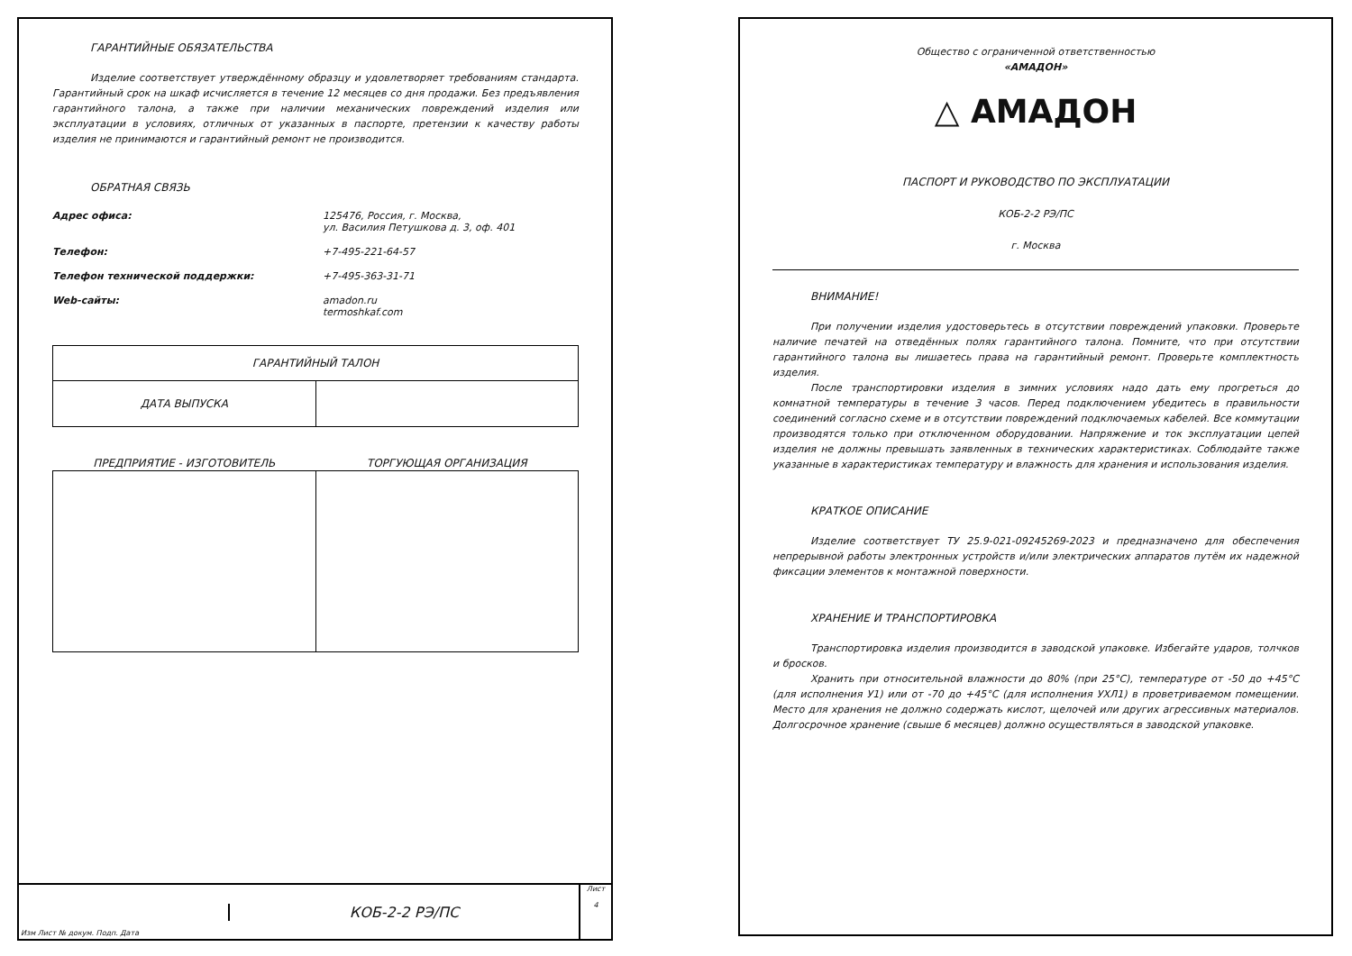ГАРАНТИЙНЫЕ ОБЯЗАТЕЛЬСТВА
Изделие соответствует утверждённому образцу и удовлетворяет требованиям стандарта. Гарантийный срок на шкаф исчисляется в течение 12 месяцев со дня продажи. Без предъявления гарантийного талона, а также при наличии механических повреждений изделия или эксплуатации в условиях, отличных от указанных в паспорте, претензии к качеству работы изделия не принимаются и гарантийный ремонт не производится.
ОБРАТНАЯ СВЯЗЬ
Адрес офиса: 125476, Россия, г. Москва,
ул. Василия Петушкова д. 3, оф. 401
Телефон: +7-495-221-64-57
Телефон технической поддержки: +7-495-363-31-71
Web-сайты: amadon.ru
termoshkaf.com
| ГАРАНТИЙНЫЙ ТАЛОН | |
| --- | --- |
| ДАТА ВЫПУСКА | |
| ПРЕДПРИЯТИЕ - ИЗГОТОВИТЕЛЬ | ТОРГУЮЩАЯ ОРГАНИЗАЦИЯ |
| --- | --- |
Изм Лист № докум. Подп. Дата КОБ-2-2 РЭ/ПС Лист
4
Общество с ограниченной ответственностью
«АМАДОН»
△ АМАДОН
ПАСПОРТ И РУКОВОДСТВО ПО ЭКСПЛУАТАЦИИ
КОБ-2-2 РЭ/ПС
г. Москва
ВНИМАНИЕ!
При получении изделия удостоверьтесь в отсутствии повреждений упаковки. Проверьте наличие печатей на отведённых полях гарантийного талона. Помните, что при отсутствии гарантийного талона вы лишаетесь права на гарантийный ремонт. Проверьте комплектность изделия.
После транспортировки изделия в зимних условиях надо дать ему прогреться до комнатной температуры в течение 3 часов. Перед подключением убедитесь в правильности соединений согласно схеме и в отсутствии повреждений подключаемых кабелей. Все коммутации производятся только при отключенном оборудовании. Напряжение и ток эксплуатации цепей изделия не должны превышать заявленных в технических характеристиках. Соблюдайте также указанные в характеристиках температуру и влажность для хранения и использования изделия.
КРАТКОЕ ОПИСАНИЕ
Изделие соответствует ТУ 25.9-021-09245269-2023 и предназначено для обеспечения непрерывной работы электронных устройств и/или электрических аппаратов путём их надежной фиксации элементов к монтажной поверхности.
ХРАНЕНИЕ И ТРАНСПОРТИРОВКА
Транспортировка изделия производится в заводской упаковке. Избегайте ударов, толчков и бросков.
Хранить при относительной влажности до 80% (при 25°С), температуре от -50 до +45°С (для исполнения У1) или от -70 до +45°С (для исполнения УХЛ1) в проветриваемом помещении. Место для хранения не должно содержать кислот, щелочей или других агрессивных материалов. Долгосрочное хранение (свыше 6 месяцев) должно осуществляться в заводской упаковке.